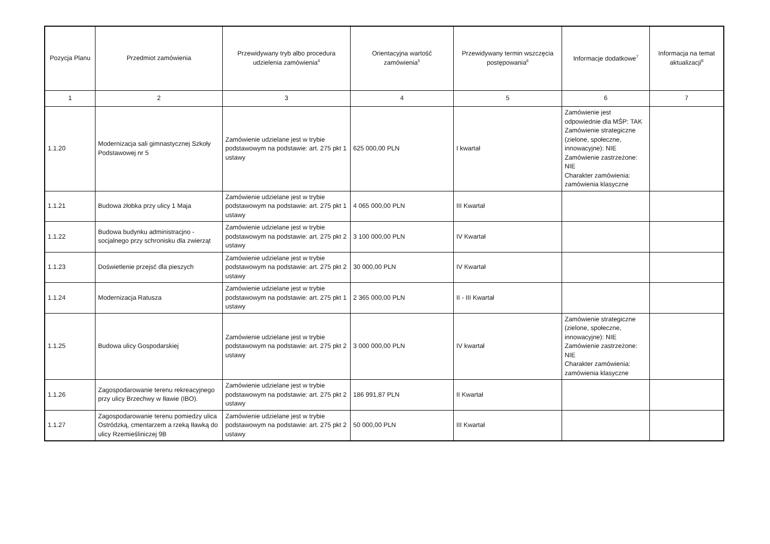| Pozycja Planu | Przedmiot zamówienia | Przewidywany tryb albo procedura udzielenia zamówienia<sup>4</sup> | Orientacyjna wartość zamówienia<sup>5</sup> | Przewidywany termin wszczęcia postępowania<sup>6</sup> | Informacje dodatkowe<sup>7</sup> | Informacja na temat aktualizacji<sup>8</sup> |
| --- | --- | --- | --- | --- | --- | --- |
| 1 | 2 | 3 | 4 | 5 | 6 | 7 |
| 1.1.20 | Modernizacja sali gimnastycznej Szkoły Podstawowej nr 5 | Zamówienie udzielane jest w trybie podstawowym na podstawie: art. 275 pkt 1 ustawy | 625 000,00 PLN | I kwartał | Zamówienie jest odpowiednie dla MŚP: TAK Zamówienie strategiczne (zielone, społeczne, innowacyjne): NIE Zamówienie zastrzeżone: NIE Charakter zamówienia: zamówienia klasyczne | |
| 1.1.21 | Budowa żłobka przy ulicy 1 Maja | Zamówienie udzielane jest w trybie podstawowym na podstawie: art. 275 pkt 1 ustawy | 4 065 000,00 PLN | III Kwartał | | |
| 1.1.22 | Budowa budynku administracjno - socjalnego przy schronisku dla zwierząt | Zamówienie udzielane jest w trybie podstawowym na podstawie: art. 275 pkt 2 ustawy | 3 100 000,00 PLN | IV Kwartał | | |
| 1.1.23 | Doświetlenie przejsć dla pieszych | Zamówienie udzielane jest w trybie podstawowym na podstawie: art. 275 pkt 2 ustawy | 30 000,00 PLN | IV Kwartał | | |
| 1.1.24 | Modernizacja Ratusza | Zamówienie udzielane jest w trybie podstawowym na podstawie: art. 275 pkt 1 ustawy | 2 365 000,00 PLN | II - III Kwartał | | |
| 1.1.25 | Budowa ulicy Gospodarskiej | Zamówienie udzielane jest w trybie podstawowym na podstawie: art. 275 pkt 2 ustawy | 3 000 000,00 PLN | IV kwartał | Zamówienie strategiczne (zielone, społeczne, innowacyjne): NIE Zamówienie zastrzeżone: NIE Charakter zamówienia: zamówienia klasyczne | |
| 1.1.26 | Zagospodarowanie terenu rekreacyjnego przy ulicy Brzechwy w Iławie (IBO). | Zamówienie udzielane jest w trybie podstawowym na podstawie: art. 275 pkt 2 ustawy | 186 991,87 PLN | II Kwartał | | |
| 1.1.27 | Zagospodarowanie terenu pomiedzy ulica Ostródzką, cmentarzem a rzeką Iławką do ulicy Rzemieśliniczej 9B | Zamówienie udzielane jest w trybie podstawowym na podstawie: art. 275 pkt 2 ustawy | 50 000,00 PLN | III Kwartał | | |